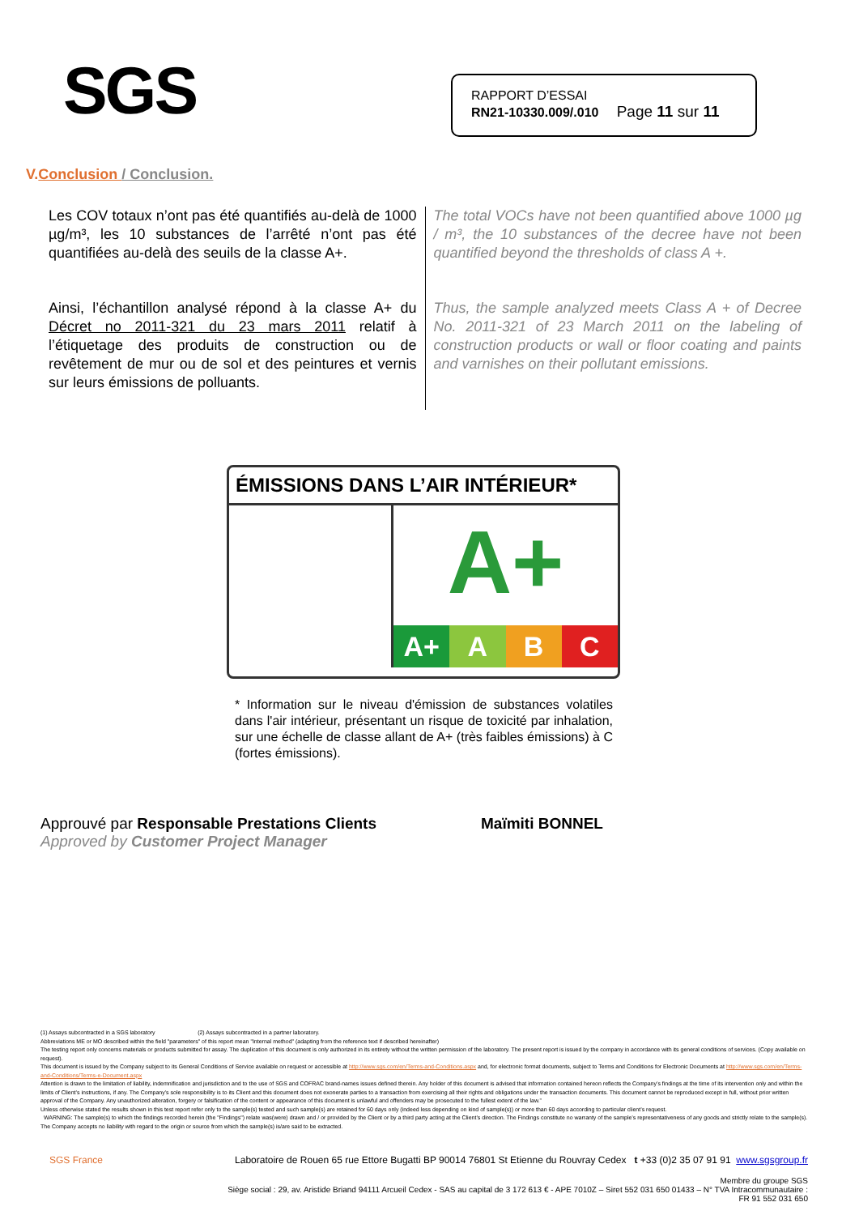SGS
RAPPORT D’ESSAI
RN21-10330.009/.010 Page 11 sur 11
V.Conclusion / Conclusion.
Les COV totaux n’ont pas été quantifiés au-delà de 1000 µg/m³, les 10 substances de l’arrêté n’ont pas été quantifiées au-delà des seuils de la classe A+.
Ainsi, l’échantillon analysé répond à la classe A+ du Décret no 2011-321 du 23 mars 2011 relatif à l’étiquetage des produits de construction ou de revêtement de mur ou de sol et des peintures et vernis sur leurs émissions de polluants.
The total VOCs have not been quantified above 1000 µg / m³, the 10 substances of the decree have not been quantified beyond the thresholds of class A +.
Thus, the sample analyzed meets Class A + of Decree No. 2011-321 of 23 March 2011 on the labeling of construction products or wall or floor coating and paints and varnishes on their pollutant emissions.
ÉMISSIONS DANS L’AIR INTÉRIEUR*
A+
A+ A B C
* Information sur le niveau d'émission de substances volatiles dans l'air intérieur, présentant un risque de toxicité par inhalation, sur une échelle de classe allant de A+ (très faibles émissions) à C (fortes émissions).
Approuvé par Responsable Prestations Clients Maïmiti BONNEL
Approved by Customer Project Manager
(1) Assays subcontracted in a SGS laboratory (2) Assays subcontracted in a partner laboratory.
Abbreviations ME or MO described within the field "parameters" of this report mean "Internal method" (adapting from the reference text if described hereinafter)
The testing report only concerns materials or products submitted for assay. The duplication of this document is only authorized in its entirety without the written permission of the laboratory. The present report is issued by the company in accordance with its general conditions of services. (Copy available on request).
This document is issued by the Company subject to its General Conditions of Service available on request or accessible at http://www.sgs.com/en/Terms-and-Conditions.aspx and, for electronic format documents, subject to Terms and Conditions for Electronic Documents at http://www.sgs.com/en/Terms-and-Conditions/Terms-e-Document.aspx
Attention is drawn to the limitation of liability, indemnification and jurisdiction and to the use of SGS and COFRAC brand-names issues defined therein. Any holder of this document is advised that information contained hereon reflects the Company’s findings at the time of its intervention only and within the limits of Client’s instructions, if any. The Company’s sole responsibility is to its Client and this document does not exonerate parties to a transaction from exercising all their rights and obligations under the transaction documents. This document cannot be reproduced except in full, without prior written approval of the Company. Any unauthorized alteration, forgery or falsification of the content or appearance of this document is unlawful and offenders may be prosecuted to the fullest extent of the law.”
Unless otherwise stated the results shown in this test report refer only to the sample(s) tested and such sample(s) are retained for 60 days only (indeed less depending on kind of sample(s)) or more than 60 days according to particular client’s request.
WARNING: The sample(s) to which the findings recorded herein (the "Findings") relate was(were) drawn and / or provided by the Client or by a third party acting at the Client’s direction. The Findings constitute no warranty of the sample’s representativeness of any goods and strictly relate to the sample(s). The Company accepts no liability with regard to the origin or source from which the sample(s) is/are said to be extracted.
SGS France Laboratoire de Rouen 65 rue Ettore Bugatti BP 90014 76801 St Etienne du Rouvray Cedex t +33 (0)2 35 07 91 91 www.sgsgroup.fr
Membre du groupe SGS
Siège social : 29, av. Aristide Briand 94111 Arcueil Cedex - SAS au capital de 3 172 613 € - APE 7010Z – Siret 552 031 650 01433 – N° TVA Intracommunautaire :
FR 91 552 031 650